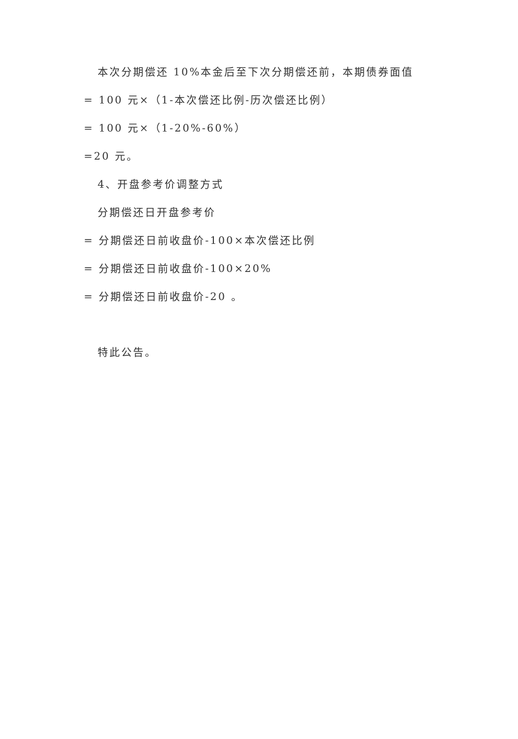本次分期偿还 10%本金后至下次分期偿还前，本期债券面值
= 100 元×（1-本次偿还比例-历次偿还比例）
= 100 元×（1-20%-60%）
=20 元。
4、开盘参考价调整方式
分期偿还日开盘参考价
= 分期偿还日前收盘价-100×本次偿还比例
= 分期偿还日前收盘价-100×20%
= 分期偿还日前收盘价-20 。
特此公告。